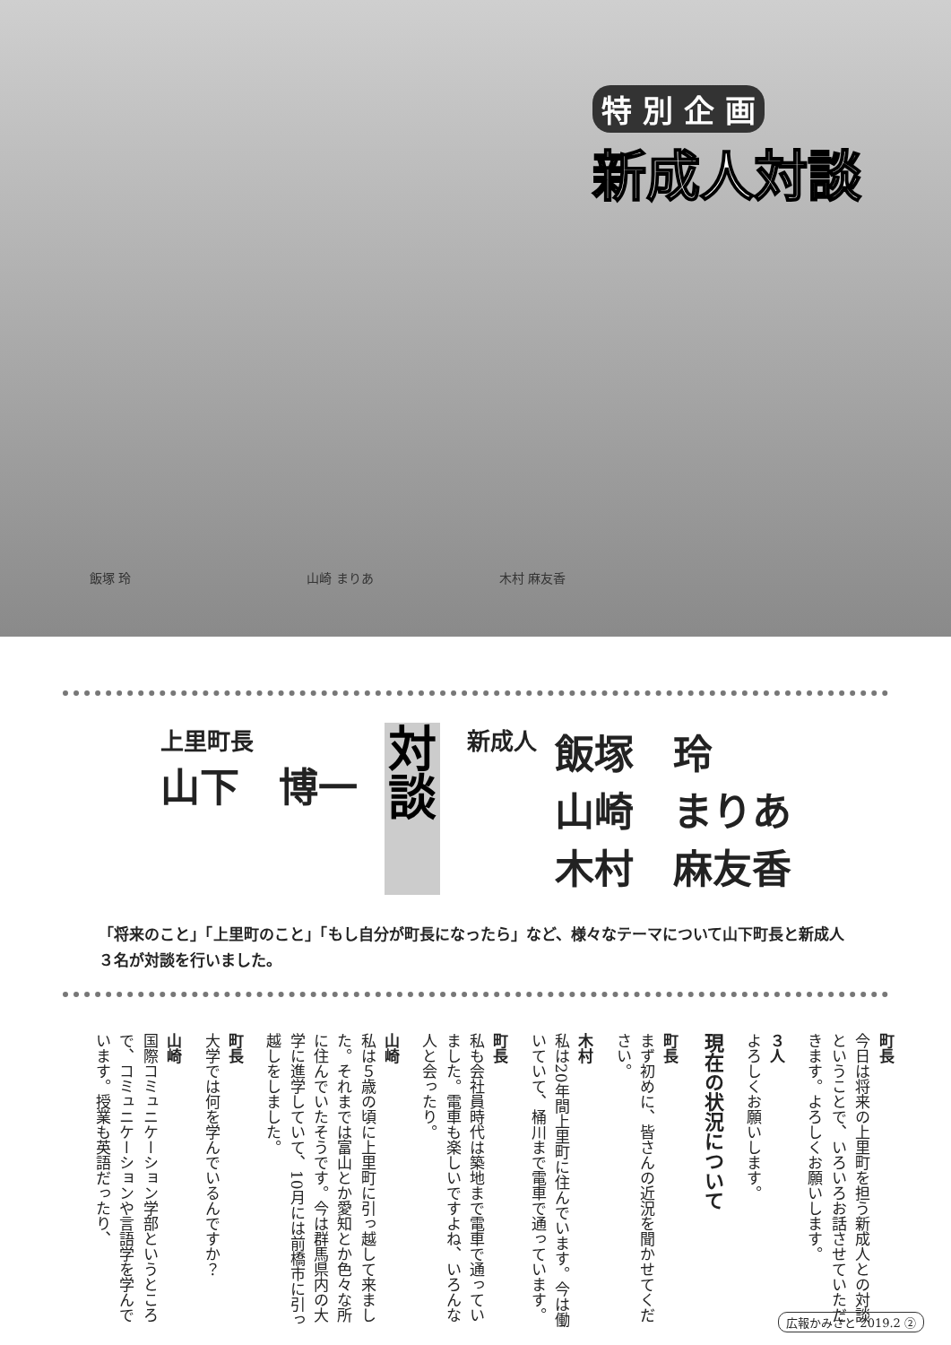特 別 企 画
新成人対談
飯塚 玲　　　　　　　　　　　　　　山崎 まりあ　　　　　　　　　　木村 麻友香
上里町長
山下　博一
対
談
新成人
飯塚　玲
山崎　まりあ
木村　麻友香
「将来のこと」「上里町のこと」「もし自分が町長になったら」など、様々なテーマについて山下町長と新成人３名が対談を行いました。
町長
今日は将来の上里町を担う新成人との対談ということで、いろいろお話させていただきます。よろしくお願いします。
３人
よろしくお願いします。
現在の状況について
町長
まず初めに、皆さんの近況を聞かせてください。
木村
私は20年間上里町に住んでいます。今は働いていて、桶川まで電車で通っています。
町長
私も会社員時代は築地まで電車で通っていました。電車も楽しいですよね、いろんな人と会ったり。
山崎
私は５歳の頃に上里町に引っ越して来ました。それまでは富山とか愛知とか色々な所に住んでいたそうです。今は群馬県内の大学に進学していて、10月には前橋市に引っ越しをしました。
町長
大学では何を学んでいるんですか？
山崎
国際コミュニケーション学部というところで、コミュニケーションや言語学を学んでいます。授業も英語だったり、
広報かみさと 2019.2 ②